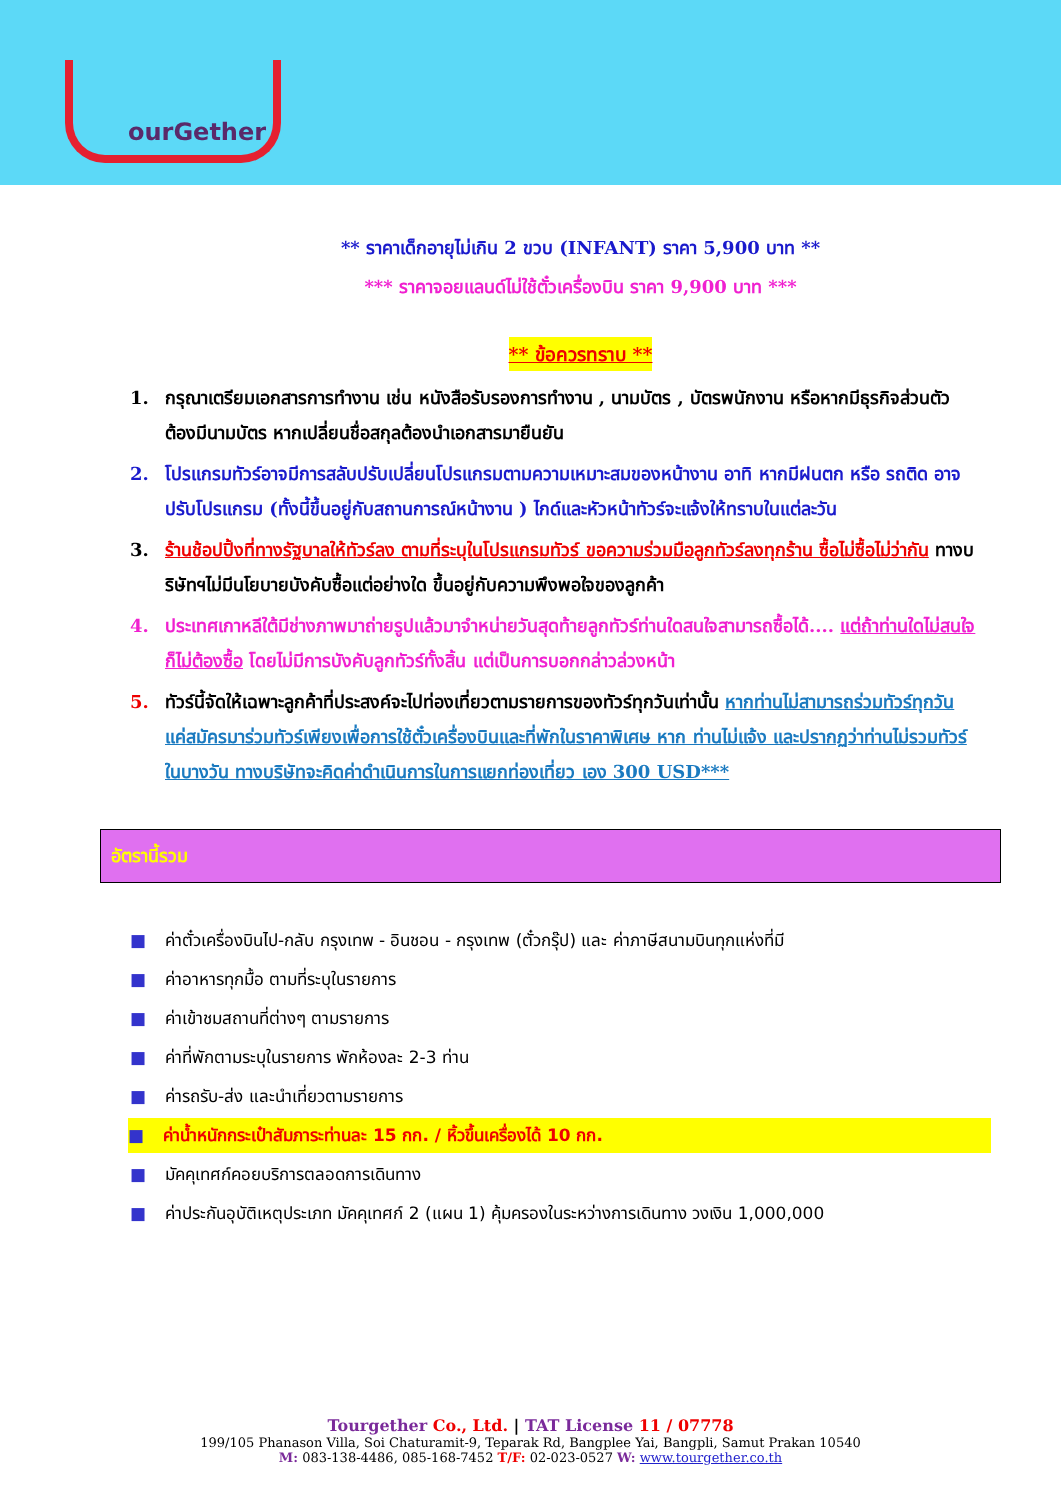ourGether
** ราคาเด็กอายุไม่เกิน 2 ขวบ (INFANT) ราคา 5,900 บาท **
*** ราคาจอยแลนด์ไม่ใช้ตั๋วเครื่องบิน ราคา 9,900 บาท ***
** ข้อควรทราบ **
1. กรุณาเตรียมเอกสารการทำงาน เช่น หนังสือรับรองการทำงาน , นามบัตร , บัตรพนักงาน หรือหากมีธุรกิจส่วนตัวต้องมีนามบัตร หากเปลี่ยนชื่อสกุลต้องนำเอกสารมายืนยัน
2. โปรแกรมทัวร์อาจมีการสลับปรับเปลี่ยนโปรแกรมตามความเหมาะสมของหน้างาน อาทิ หากมีฝนตก หรือ รถติด อาจปรับโปรแกรม (ทั้งนี้ขึ้นอยู่กับสถานการณ์หน้างาน ) ไกด์และหัวหน้าทัวร์จะแจ้งให้ทราบในแต่ละวัน
3. ร้านช้อปปิ้งที่ทางรัฐบาลให้ทัวร์ลง ตามที่ระบุในโปรแกรมทัวร์ ขอความร่วมมือลูกทัวร์ลงทุกร้าน ซื้อไม่ซื้อไม่ว่ากัน ทางบริษัทฯไม่มีนโยบายบังคับซื้อแต่อย่างใด ขึ้นอยู่กับความพึงพอใจของลูกค้า
4. ประเทศเกาหลีใต้มีช่างภาพมาถ่ายรูปแล้วมาจำหน่ายวันสุดท้ายลูกทัวร์ท่านใดสนใจสามารถซื้อได้.... แต่ถ้าท่านใดไม่สนใจก็ไม่ต้องซื้อ โดยไม่มีการบังคับลูกทัวร์ทั้งสิ้น แต่เป็นการบอกกล่าวล่วงหน้า
5. ทัวร์นี้จัดให้เฉพาะลูกค้าที่ประสงค์จะไปท่องเที่ยวตามรายการของทัวร์ทุกวันเท่านั้น หากท่านไม่สามารถร่วมทัวร์ทุกวัน แค่สมัครมาร่วมทัวร์เพียงเพื่อการใช้ตั๋วเครื่องบินและที่พักในราคาพิเศษ หาก ท่านไม่แจ้ง และปรากฏว่าท่านไม่รวมทัวร์ในบางวัน ทางบริษัทจะคิดค่าดำเนินการในการแยกท่องเที่ยว เอง 300 USD***
อัตรานี้รวม
■ ค่าตั๋วเครื่องบินไป-กลับ กรุงเทพ - อินชอน - กรุงเทพ (ตั๋วกรุ๊ป) และ ค่าภาษีสนามบินทุกแห่งที่มี
■ ค่าอาหารทุกมื้อ ตามที่ระบุในรายการ
■ ค่าเข้าชมสถานที่ต่างๆ ตามรายการ
■ ค่าที่พักตามระบุในรายการ พักห้องละ 2-3 ท่าน
■ ค่ารถรับ-ส่ง และนำเที่ยวตามรายการ
■ ค่าน้ำหนักกระเป๋าสัมภาระท่านละ 15 กก. / หิ้วขึ้นเครื่องได้ 10 กก.
■ มัคคุเทศก์คอยบริการตลอดการเดินทาง
■ ค่าประกันอุบัติเหตุประเภท มัคคุเทศก์ 2 (แผน 1) คุ้มครองในระหว่างการเดินทาง วงเงิน 1,000,000
Tourgether Co., Ltd. | TAT License 11 / 07778
199/105 Phanason Villa, Soi Chaturamit-9, Teparak Rd, Bangplee Yai, Bangpli, Samut Prakan 10540
M: 083-138-4486, 085-168-7452 T/F: 02-023-0527 W: www.tourgether.co.th